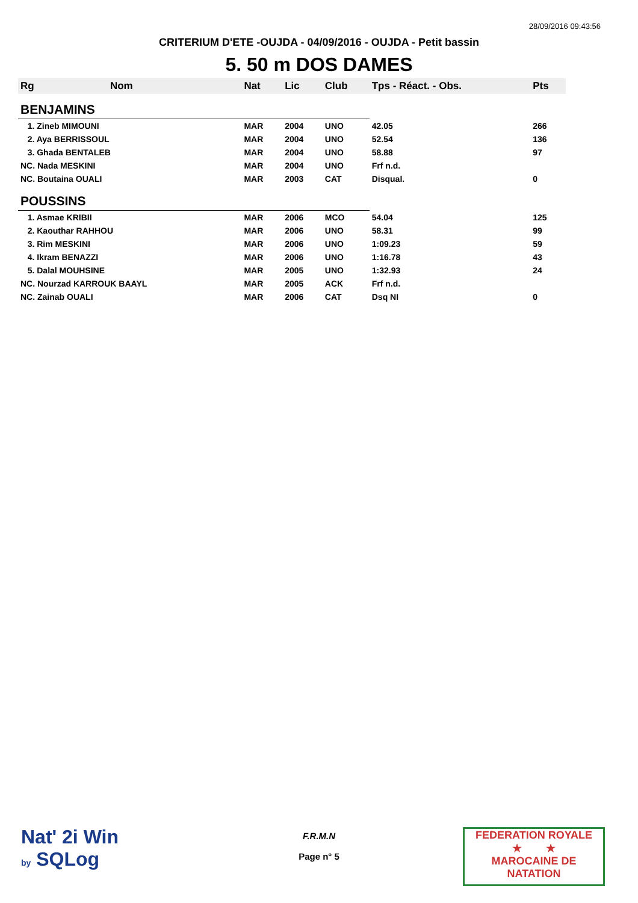28/09/2016 09:43:56
CRITERIUM D'ETE -OUJDA - 04/09/2016 - OUJDA - Petit bassin
5. 50 m DOS DAMES
| Rg | Nom | Nat | Lic | Club | Tps - Réact. - Obs. | Pts |
| --- | --- | --- | --- | --- | --- | --- |
| BENJAMINS | | | | | | |
| 1. Zineb MIMOUNI | | MAR | 2004 | UNO | 42.05 | 266 |
| 2. Aya BERRISSOUL | | MAR | 2004 | UNO | 52.54 | 136 |
| 3. Ghada BENTALEB | | MAR | 2004 | UNO | 58.88 | 97 |
| NC. Nada MESKINI | | MAR | 2004 | UNO | Frf n.d. | |
| NC. Boutaina OUALI | | MAR | 2003 | CAT | Disqual. | 0 |
| POUSSINS | | | | | | |
| 1. Asmae KRIBII | | MAR | 2006 | MCO | 54.04 | 125 |
| 2. Kaouthar RAHHOU | | MAR | 2006 | UNO | 58.31 | 99 |
| 3. Rim MESKINI | | MAR | 2006 | UNO | 1:09.23 | 59 |
| 4. Ikram BENAZZI | | MAR | 2006 | UNO | 1:16.78 | 43 |
| 5. Dalal MOUHSINE | | MAR | 2005 | UNO | 1:32.93 | 24 |
| NC. Nourzad KARROUK BAAYL | | MAR | 2005 | ACK | Frf n.d. | |
| NC. Zainab OUALI | | MAR | 2006 | CAT | Dsq NI | 0 |
Nat' 2i Win
by SQLog
F.R.M.N
Page n° 5
FEDERATION ROYALE
★ ★
MAROCAINE DE NATATION